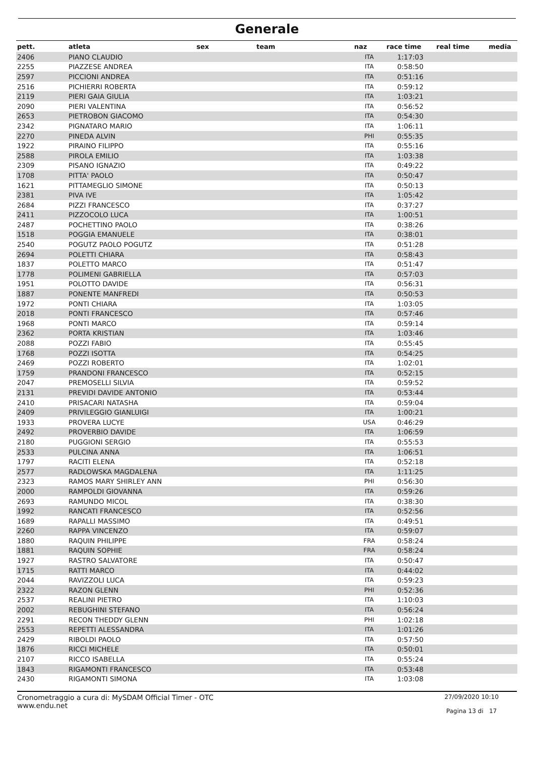Generale
| pett. | atleta | sex | team | naz | race time | real time | media |
| --- | --- | --- | --- | --- | --- | --- | --- |
| 2406 | PIANO CLAUDIO | | | ITA | 1:17:03 | | |
| 2255 | PIAZZESE ANDREA | | | ITA | 0:58:50 | | |
| 2597 | PICCIONI ANDREA | | | ITA | 0:51:16 | | |
| 2516 | PICHIERRI ROBERTA | | | ITA | 0:59:12 | | |
| 2119 | PIERI GAIA GIULIA | | | ITA | 1:03:21 | | |
| 2090 | PIERI VALENTINA | | | ITA | 0:56:52 | | |
| 2653 | PIETROBON GIACOMO | | | ITA | 0:54:30 | | |
| 2342 | PIGNATARO MARIO | | | ITA | 1:06:11 | | |
| 2270 | PINEDA ALVIN | | | PHI | 0:55:35 | | |
| 1922 | PIRAINO FILIPPO | | | ITA | 0:55:16 | | |
| 2588 | PIROLA EMILIO | | | ITA | 1:03:38 | | |
| 2309 | PISANO IGNAZIO | | | ITA | 0:49:22 | | |
| 1708 | PITTA' PAOLO | | | ITA | 0:50:47 | | |
| 1621 | PITTAMEGLIO SIMONE | | | ITA | 0:50:13 | | |
| 2381 | PIVA IVE | | | ITA | 1:05:42 | | |
| 2684 | PIZZI FRANCESCO | | | ITA | 0:37:27 | | |
| 2411 | PIZZOCOLO LUCA | | | ITA | 1:00:51 | | |
| 2487 | POCHETTINO PAOLO | | | ITA | 0:38:26 | | |
| 1518 | POGGIA EMANUELE | | | ITA | 0:38:01 | | |
| 2540 | POGUTZ PAOLO POGUTZ | | | ITA | 0:51:28 | | |
| 2694 | POLETTI CHIARA | | | ITA | 0:58:43 | | |
| 1837 | POLETTO MARCO | | | ITA | 0:51:47 | | |
| 1778 | POLIMENI GABRIELLA | | | ITA | 0:57:03 | | |
| 1951 | POLOTTO DAVIDE | | | ITA | 0:56:31 | | |
| 1887 | PONENTE MANFREDI | | | ITA | 0:50:53 | | |
| 1972 | PONTI CHIARA | | | ITA | 1:03:05 | | |
| 2018 | PONTI FRANCESCO | | | ITA | 0:57:46 | | |
| 1968 | PONTI MARCO | | | ITA | 0:59:14 | | |
| 2362 | PORTA KRISTIAN | | | ITA | 1:03:46 | | |
| 2088 | POZZI FABIO | | | ITA | 0:55:45 | | |
| 1768 | POZZI ISOTTA | | | ITA | 0:54:25 | | |
| 2469 | POZZI ROBERTO | | | ITA | 1:02:01 | | |
| 1759 | PRANDONI FRANCESCO | | | ITA | 0:52:15 | | |
| 2047 | PREMOSELLI SILVIA | | | ITA | 0:59:52 | | |
| 2131 | PREVIDI DAVIDE ANTONIO | | | ITA | 0:53:44 | | |
| 2410 | PRISACARI NATASHA | | | ITA | 0:59:04 | | |
| 2409 | PRIVILEGGIO GIANLUIGI | | | ITA | 1:00:21 | | |
| 1933 | PROVERA LUCYE | | | USA | 0:46:29 | | |
| 2492 | PROVERBIO DAVIDE | | | ITA | 1:06:59 | | |
| 2180 | PUGGIONI SERGIO | | | ITA | 0:55:53 | | |
| 2533 | PULCINA ANNA | | | ITA | 1:06:51 | | |
| 1797 | RACITI ELENA | | | ITA | 0:52:18 | | |
| 2577 | RADLOWSKA MAGDALENA | | | ITA | 1:11:25 | | |
| 2323 | RAMOS MARY SHIRLEY ANN | | | PHI | 0:56:30 | | |
| 2000 | RAMPOLDI GIOVANNA | | | ITA | 0:59:26 | | |
| 2693 | RAMUNDO MICOL | | | ITA | 0:38:30 | | |
| 1992 | RANCATI FRANCESCO | | | ITA | 0:52:56 | | |
| 1689 | RAPALLI MASSIMO | | | ITA | 0:49:51 | | |
| 2260 | RAPPA VINCENZO | | | ITA | 0:59:07 | | |
| 1880 | RAQUIN PHILIPPE | | | FRA | 0:58:24 | | |
| 1881 | RAQUIN SOPHIE | | | FRA | 0:58:24 | | |
| 1927 | RASTRO SALVATORE | | | ITA | 0:50:47 | | |
| 1715 | RATTI MARCO | | | ITA | 0:44:02 | | |
| 2044 | RAVIZZOLI LUCA | | | ITA | 0:59:23 | | |
| 2322 | RAZON GLENN | | | PHI | 0:52:36 | | |
| 2537 | REALINI PIETRO | | | ITA | 1:10:03 | | |
| 2002 | REBUGHINI STEFANO | | | ITA | 0:56:24 | | |
| 2291 | RECON THEDDY GLENN | | | PHI | 1:02:18 | | |
| 2553 | REPETTI ALESSANDRA | | | ITA | 1:01:26 | | |
| 2429 | RIBOLDI PAOLO | | | ITA | 0:57:50 | | |
| 1876 | RICCI MICHELE | | | ITA | 0:50:01 | | |
| 2107 | RICCO ISABELLA | | | ITA | 0:55:24 | | |
| 1843 | RIGAMONTI FRANCESCO | | | ITA | 0:53:48 | | |
| 2430 | RIGAMONTI SIMONA | | | ITA | 1:03:08 | | |
Cronometraggio a cura di: MySDAM Official Timer - OTC
www.endu.net
27/09/2020 10:10
Pagina 13 di 17